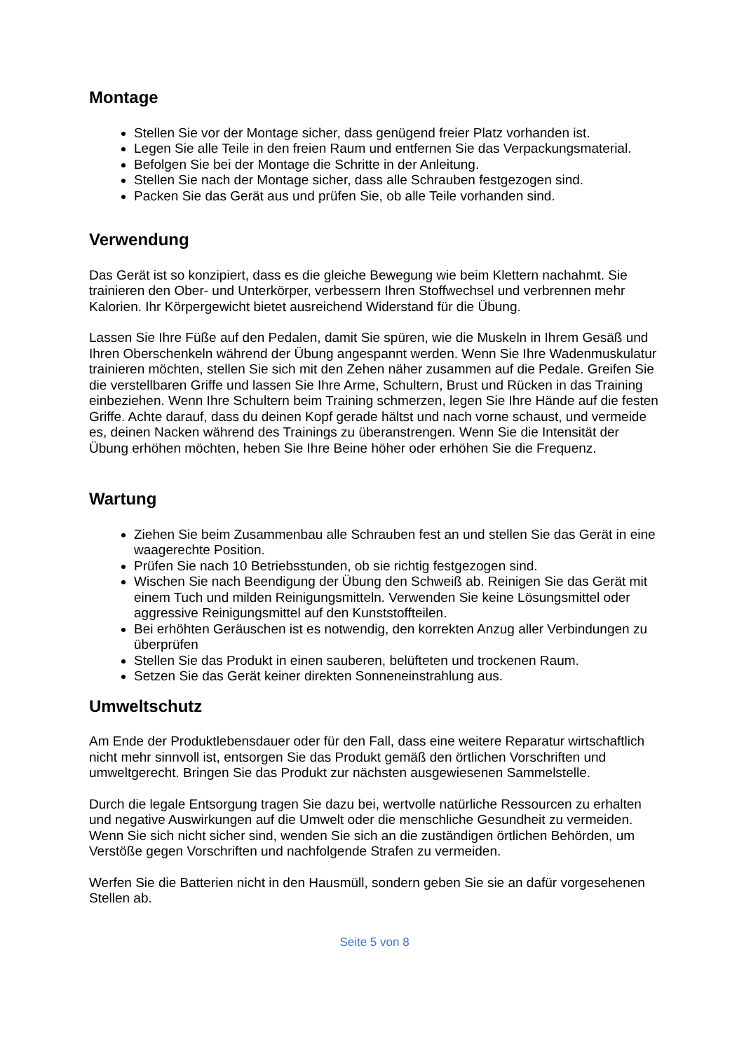Montage
Stellen Sie vor der Montage sicher, dass genügend freier Platz vorhanden ist.
Legen Sie alle Teile in den freien Raum und entfernen Sie das Verpackungsmaterial.
Befolgen Sie bei der Montage die Schritte in der Anleitung.
Stellen Sie nach der Montage sicher, dass alle Schrauben festgezogen sind.
Packen Sie das Gerät aus und prüfen Sie, ob alle Teile vorhanden sind.
Verwendung
Das Gerät ist so konzipiert, dass es die gleiche Bewegung wie beim Klettern nachahmt. Sie trainieren den Ober- und Unterkörper, verbessern Ihren Stoffwechsel und verbrennen mehr Kalorien. Ihr Körpergewicht bietet ausreichend Widerstand für die Übung.
Lassen Sie Ihre Füße auf den Pedalen, damit Sie spüren, wie die Muskeln in Ihrem Gesäß und Ihren Oberschenkeln während der Übung angespannt werden. Wenn Sie Ihre Wadenmuskulatur trainieren möchten, stellen Sie sich mit den Zehen näher zusammen auf die Pedale. Greifen Sie die verstellbaren Griffe und lassen Sie Ihre Arme, Schultern, Brust und Rücken in das Training einbeziehen. Wenn Ihre Schultern beim Training schmerzen, legen Sie Ihre Hände auf die festen Griffe. Achte darauf, dass du deinen Kopf gerade hältst und nach vorne schaust, und vermeide es, deinen Nacken während des Trainings zu überanstrengen. Wenn Sie die Intensität der Übung erhöhen möchten, heben Sie Ihre Beine höher oder erhöhen Sie die Frequenz.
Wartung
Ziehen Sie beim Zusammenbau alle Schrauben fest an und stellen Sie das Gerät in eine waagerechte Position.
Prüfen Sie nach 10 Betriebsstunden, ob sie richtig festgezogen sind.
Wischen Sie nach Beendigung der Übung den Schweiß ab. Reinigen Sie das Gerät mit einem Tuch und milden Reinigungsmitteln. Verwenden Sie keine Lösungsmittel oder aggressive Reinigungsmittel auf den Kunststoffteilen.
Bei erhöhten Geräuschen ist es notwendig, den korrekten Anzug aller Verbindungen zu überprüfen
Stellen Sie das Produkt in einen sauberen, belüfteten und trockenen Raum.
Setzen Sie das Gerät keiner direkten Sonneneinstrahlung aus.
Umweltschutz
Am Ende der Produktlebensdauer oder für den Fall, dass eine weitere Reparatur wirtschaftlich nicht mehr sinnvoll ist, entsorgen Sie das Produkt gemäß den örtlichen Vorschriften und umweltgerecht. Bringen Sie das Produkt zur nächsten ausgewiesenen Sammelstelle.
Durch die legale Entsorgung tragen Sie dazu bei, wertvolle natürliche Ressourcen zu erhalten und negative Auswirkungen auf die Umwelt oder die menschliche Gesundheit zu vermeiden. Wenn Sie sich nicht sicher sind, wenden Sie sich an die zuständigen örtlichen Behörden, um Verstöße gegen Vorschriften und nachfolgende Strafen zu vermeiden.
Werfen Sie die Batterien nicht in den Hausmüll, sondern geben Sie sie an dafür vorgesehenen Stellen ab.
Seite 5 von 8